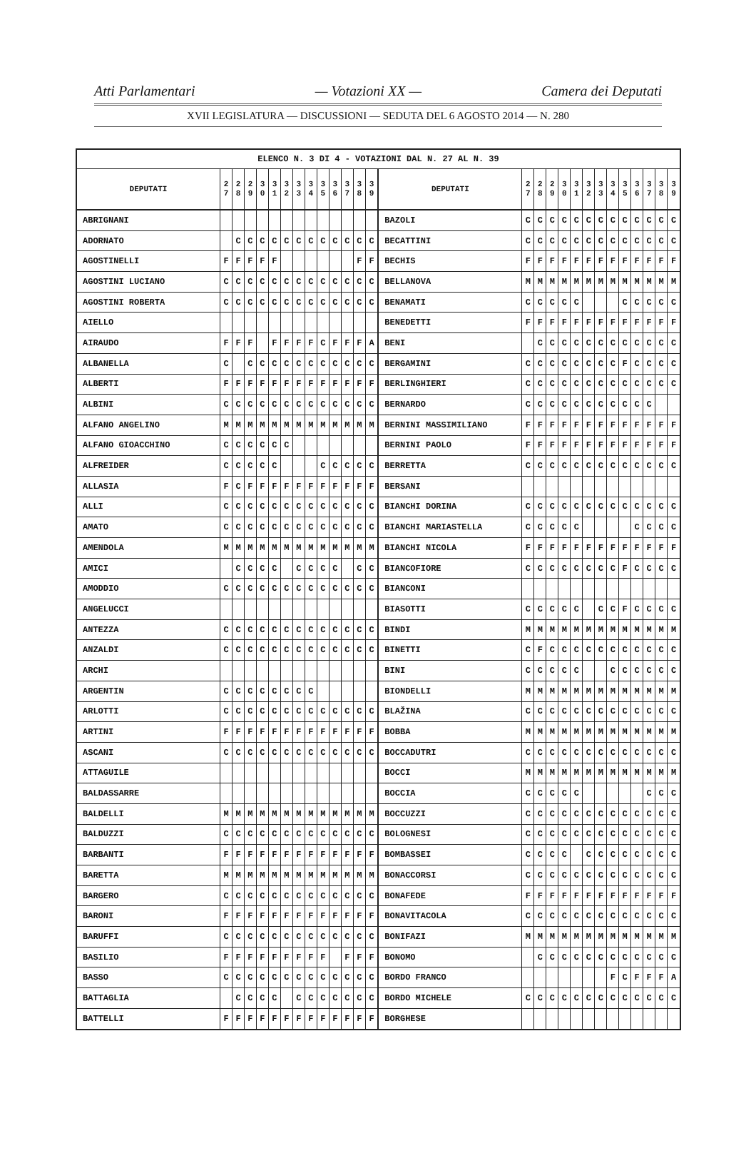Atti Parlamentari — Votazioni XX — Camera dei Deputati
XVII LEGISLATURA — DISCUSSIONI — SEDUTA DEL 6 AGOSTO 2014 — N. 280
| ELENCO N. 3 DI 4 - VOTAZIONI DAL N. 27 AL N. 39 | | | | | | | | | | | | | | | | | | | | | | | | | | | |
| --- | --- | --- | --- | --- | --- | --- | --- | --- | --- | --- | --- | --- | --- | --- | --- | --- | --- | --- | --- | --- | --- | --- | --- | --- | --- | --- | --- |
| DEPUTATI | 2 7 | 2 8 | 2 9 | 3 0 | 3 1 | 3 2 | 3 3 | 3 4 | 3 5 | 3 6 | 3 7 | 3 8 | 3 9 | DEPUTATI | 2 7 | 2 8 | 2 9 | 3 0 | 3 1 | 3 2 | 3 3 | 3 4 | 3 5 | 3 6 | 3 7 | 3 8 | 3 9 |
| ABRIGNANI | | | | | | | | | | | | | | BAZOLI | C | C | C | C | C | C | C | C | C | C | C | C | C |
| ADORNATO | | C | C | C | C | C | C | C | C | C | C | C | C | BECATTINI | C | C | C | C | C | C | C | C | C | C | C | C | C |
| AGOSTINELLI | F | F | F | F | F | | | | | | | F | F | BECHIS | F | F | F | F | F | F | F | F | F | F | F | F | F |
| AGOSTINI LUCIANO | C | C | C | C | C | C | C | C | C | C | C | C | C | BELLANOVA | M | M | M | M | M | M | M | M | M | M | M | M | M |
| AGOSTINI ROBERTA | C | C | C | C | C | C | C | C | C | C | C | C | C | BENAMATI | C | C | C | C | C | | | | C | C | C | C | C |
| AIELLO | | | | | | | | | | | | | | BENEDETTI | F | F | F | F | F | F | F | F | F | F | F | F | F |
| AIRAUDO | F | F | F | | F | F | F | F | C | F | F | F | A | BENI | | C | C | C | C | C | C | C | C | C | C | C | C |
| ALBANELLA | C | | C | C | C | C | C | C | C | C | C | C | C | BERGAMINI | C | C | C | C | C | C | C | C | F | C | C | C | C |
| ALBERTI | F | F | F | F | F | F | F | F | F | F | F | F | F | BERLINGHIERI | C | C | C | C | C | C | C | C | C | C | C | C | C |
| ALBINI | C | C | C | C | C | C | C | C | C | C | C | C | C | BERNARDO | C | C | C | C | C | C | C | C | C | C | C | | |
| ALFANO ANGELINO | M | M | M | M | M | M | M | M | M | M | M | M | M | BERNINI MASSIMILIANO | F | F | F | F | F | F | F | F | F | F | F | F | F |
| ALFANO GIOACCHINO | C | C | C | C | C | C | | | | | | | | BERNINI PAOLO | F | F | F | F | F | F | F | F | F | F | F | F | F |
| ALFREIDER | C | C | C | C | C | | | | C | C | C | C | C | BERRETTA | C | C | C | C | C | C | C | C | C | C | C | C | C |
| ALLASIA | F | C | F | F | F | F | F | F | F | F | F | F | F | BERSANI | | | | | | | | | | | | | |
| ALLI | C | C | C | C | C | C | C | C | C | C | C | C | C | BIANCHI DORINA | C | C | C | C | C | C | C | C | C | C | C | C | C |
| AMATO | C | C | C | C | C | C | C | C | C | C | C | C | C | BIANCHI MARIASTELLA | C | C | C | C | C | | | | | C | C | C | C |
| AMENDOLA | M | M | M | M | M | M | M | M | M | M | M | M | M | BIANCHI NICOLA | F | F | F | F | F | F | F | F | F | F | F | F | F |
| AMICI | | C | C | C | C | | C | C | C | C | | C | C | BIANCOFIORE | C | C | C | C | C | C | C | C | F | C | C | C | C |
| AMODDIO | C | C | C | C | C | C | C | C | C | C | C | C | C | BIANCONI | | | | | | | | | | | | | |
| ANGELUCCI | | | | | | | | | | | | | | BIASOTTI | C | C | C | C | C | | C | C | F | C | C | C | C |
| ANTEZZA | C | C | C | C | C | C | C | C | C | C | C | C | C | BINDI | M | M | M | M | M | M | M | M | M | M | M | M | M |
| ANZALDI | C | C | C | C | C | C | C | C | C | C | C | C | C | BINETTI | C | F | C | C | C | C | C | C | C | C | C | C | C |
| ARCHI | | | | | | | | | | | | | | BINI | C | C | C | C | C | | | C | C | C | C | C | C |
| ARGENTIN | C | C | C | C | C | C | C | C | | | | | | BIONDELLI | M | M | M | M | M | M | M | M | M | M | M | M | M |
| ARLOTTI | C | C | C | C | C | C | C | C | C | C | C | C | C | BLAŽINA | C | C | C | C | C | C | C | C | C | C | C | C | C |
| ARTINI | F | F | F | F | F | F | F | F | F | F | F | F | F | BOBBA | M | M | M | M | M | M | M | M | M | M | M | M | M |
| ASCANI | C | C | C | C | C | C | C | C | C | C | C | C | C | BOCCADUTRI | C | C | C | C | C | C | C | C | C | C | C | C | C |
| ATTAGUILE | | | | | | | | | | | | | | BOCCI | M | M | M | M | M | M | M | M | M | M | M | M | M |
| BALDASSARRE | | | | | | | | | | | | | | BOCCIA | C | C | C | C | C | | | | | | C | C | C |
| BALDELLI | M | M | M | M | M | M | M | M | M | M | M | M | M | BOCCUZZI | C | C | C | C | C | C | C | C | C | C | C | C | C |
| BALDUZZI | C | C | C | C | C | C | C | C | C | C | C | C | C | BOLOGNESI | C | C | C | C | C | C | C | C | C | C | C | C | C |
| BARBANTI | F | F | F | F | F | F | F | F | F | F | F | F | F | BOMBASSEI | C | C | C | C | | C | C | C | C | C | C | C | C |
| BARETTA | M | M | M | M | M | M | M | M | M | M | M | M | M | BONACCORSI | C | C | C | C | C | C | C | C | C | C | C | C | C |
| BARGERO | C | C | C | C | C | C | C | C | C | C | C | C | C | BONAFEDE | F | F | F | F | F | F | F | F | F | F | F | F | F |
| BARONI | F | F | F | F | F | F | F | F | F | F | F | F | F | BONAVITACOLA | C | C | C | C | C | C | C | C | C | C | C | C | C |
| BARUFFI | C | C | C | C | C | C | C | C | C | C | C | C | C | BONIFAZI | M | M | M | M | M | M | M | M | M | M | M | M | M |
| BASILIO | F | F | F | F | F | F | F | F | F | | F | F | F | BONOMO | | C | C | C | C | C | C | C | C | C | C | C | C |
| BASSO | C | C | C | C | C | C | C | C | C | C | C | C | C | BORDO FRANCO | | | | | | | | F | C | F | F | F | A |
| BATTAGLIA | | C | C | C | C | | C | C | C | C | C | C | C | BORDO MICHELE | C | C | C | C | C | C | C | C | C | C | C | C | C |
| BATTELLI | F | F | F | F | F | F | F | F | F | F | F | F | F | BORGHESE | | | | | | | | | | | | | |